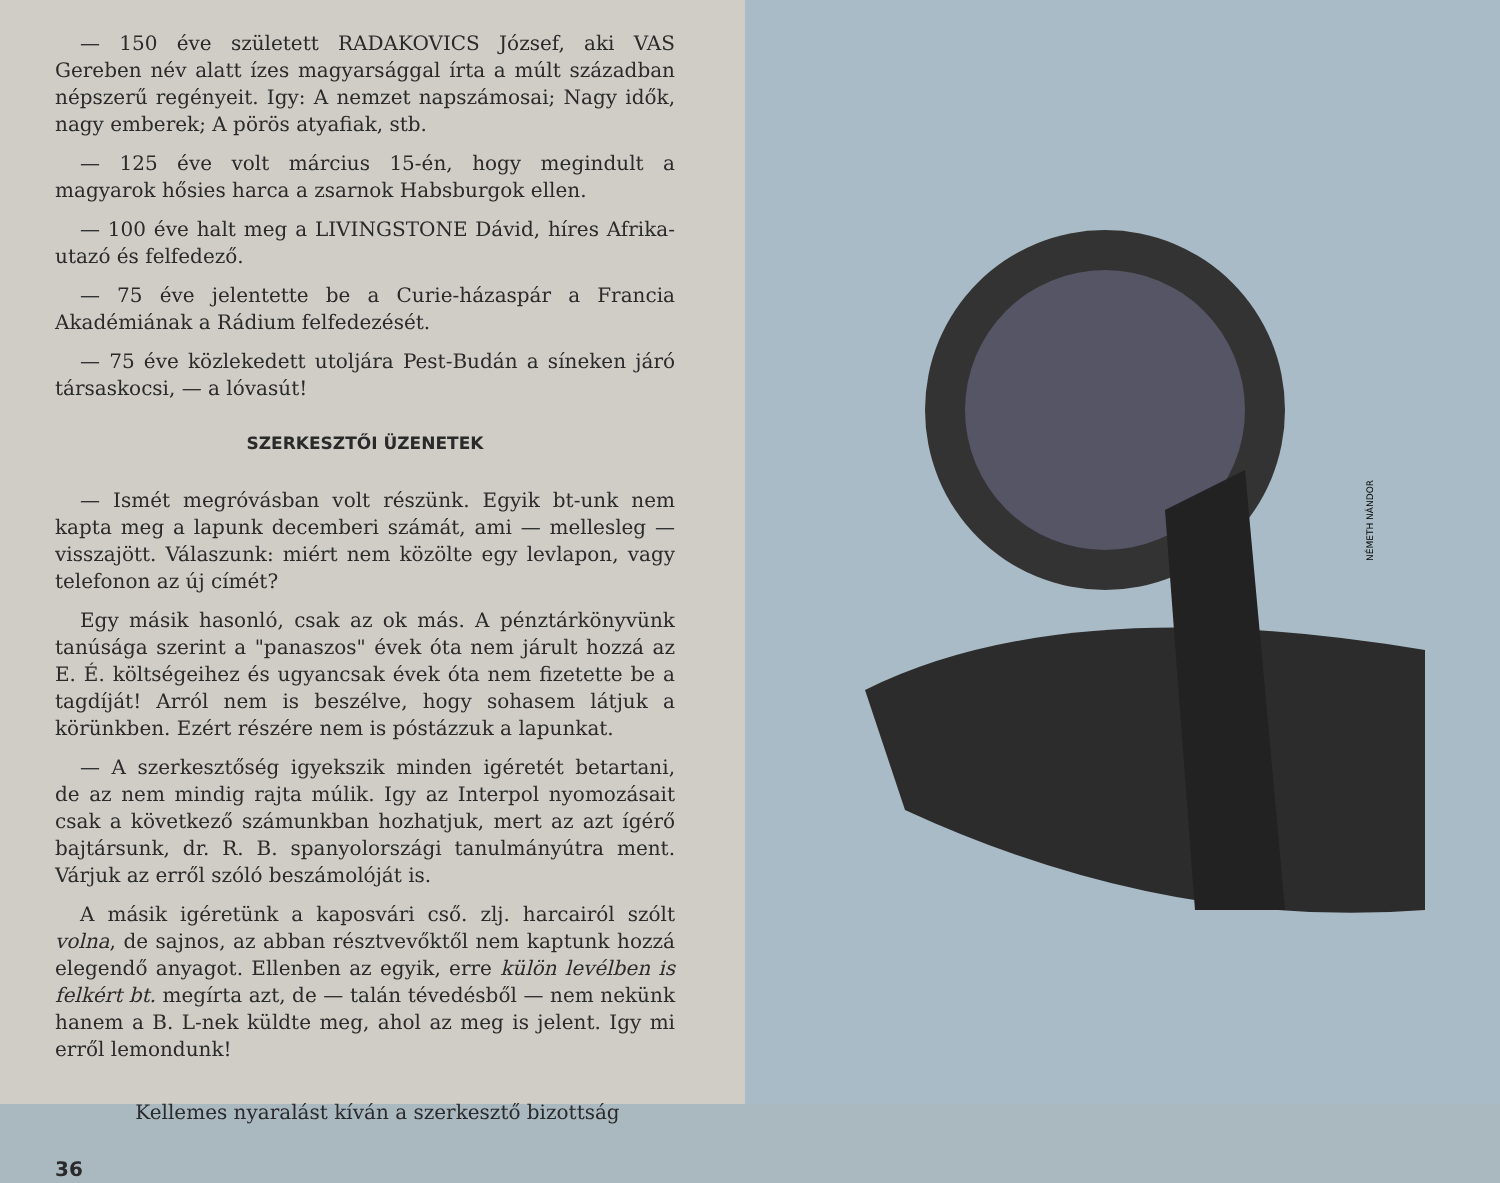— 150 éve született RADAKOVICS József, aki VAS Gereben név alatt ízes magyarsággal írta a múlt században népszerű regényeit. Igy: A nemzet napszámosai; Nagy idők, nagy emberek; A pörös atyafiak, stb.
— 125 éve volt március 15-én, hogy megindult a magyarok hősies harca a zsarnok Habsburgok ellen.
— 100 éve halt meg a LIVINGSTONE Dávid, híres Afrika-utazó és felfedező.
— 75 éve jelentette be a Curie-házaspár a Francia Akadémiának a Rádium felfedezését.
— 75 éve közlekedett utoljára Pest-Budán a síneken járó társaskocsi, — a lóvasút!
SZERKESZTŐI ÜZENETEK
— Ismét megróvásban volt részünk. Egyik bt-unk nem kapta meg a lapunk decemberi számát, ami — mellesleg — visszajött. Válaszunk: miért nem közölte egy levlapon, vagy telefonon az új címét?
Egy másik hasonló, csak az ok más. A pénztárkönyvünk tanúsága szerint a "panaszos" évek óta nem járult hozzá az E. É. költségeihez és ugyancsak évek óta nem fizetette be a tagdíját! Arról nem is beszélve, hogy sohasem látjuk a körünkben. Ezért részére nem is póstázzuk a lapunkat.
— A szerkesztőség igyekszik minden igéretét betartani, de az nem mindig rajta múlik. Igy az Interpol nyomozásait csak a következő számunkban hozhatjuk, mert az azt ígérő bajtársunk, dr. R. B. spanyolországi tanulmányútra ment. Várjuk az erről szóló beszámolóját is.
A másik igéretünk a kaposvári cső. zlj. harcairól szólt volna, de sajnos, az abban résztvevőktől nem kaptunk hozzá elegendő anyagot. Ellenben az egyik, erre külön levélben is felkért bt. megírta azt, de — talán tévedésből — nem nekünk hanem a B. L-nek küldte meg, ahol az meg is jelent. Igy mi erről lemondunk!
Kellemes nyaralást kíván a szerkesztő bizottság
36
NÉMETH NÁNDOR